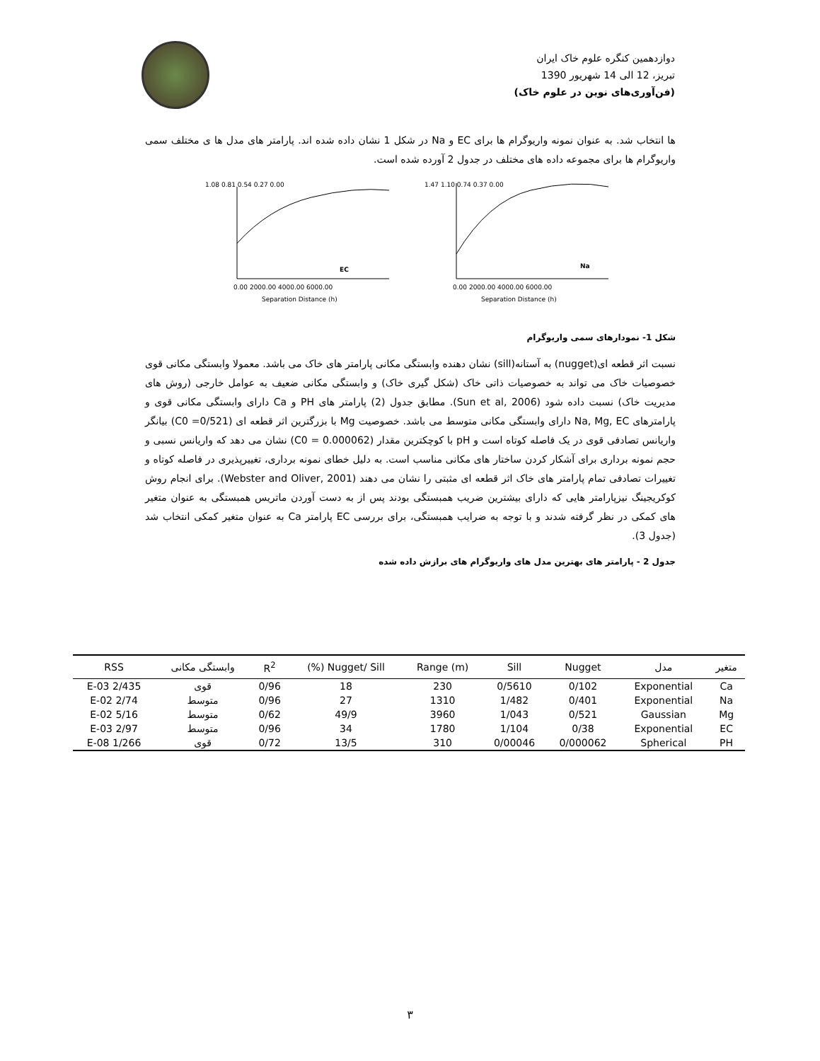دوازدهمین کنگره علوم خاک ایران
تبریز، 12 الی 14 شهریور 1390
(فن‌آوری‌های نوین در علوم خاک)
ها انتخاب شد. به عنوان نمونه واریوگرام ها برای EC و Na در شکل 1 نشان داده شده اند. پارامتر های مدل ها ی مختلف سمی واریوگرام ها برای مجموعه داده های مختلف در جدول 2 آورده شده است.
1.08 0.81 0.54 0.27 0.00
EC
0.00 2000.00 4000.00 6000.00
Separation Distance (h)
1.47 1.10 0.74 0.37 0.00
Na
0.00 2000.00 4000.00 6000.00
Separation Distance (h)
شکل 1- نمودارهای سمی واریوگرام
نسبت اثر قطعه ای(nugget) به آستانه(sill) نشان دهنده وابستگی مکانی پارامتر های خاک می باشد. معمولا وابستگی مکانی قوی خصوصیات خاک می تواند به خصوصیات ذاتی خاک (شکل گیری خاک) و وابستگی مکانی ضعیف به عوامل خارجی (روش های مدیریت خاک) نسبت داده شود (Sun et al, 2006). مطابق جدول (2) پارامتر های PH و Ca دارای وابستگی مکانی قوی و پارامترهای Na, Mg, EC دارای وابستگی مکانی متوسط می باشد. خصوصیت Mg با بزرگترین اثر قطعه ای (C0 =0/521) بیانگر واریانس تصادفی قوی در یک فاصله کوتاه است و pH با کوچکترین مقدار (C0 = 0.000062) نشان می دهد که واریانس نسبی و حجم نمونه برداری برای آشکار کردن ساختار های مکانی مناسب است. به دلیل خطای نمونه برداری، تغییرپذیری در فاصله کوتاه و تغییرات تصادفی تمام پارامتر های خاک اثر قطعه ای مثبتی را نشان می دهند (Webster and Oliver, 2001). برای انجام روش کوکریجینگ نیزپارامتر هایی که دارای بیشترین ضریب همبستگی بودند پس از به دست آوردن ماتریس همبستگی به عنوان متغیر های کمکی در نظر گرفته شدند و با توجه به ضرایب همبستگی، برای بررسی EC پارامتر Ca به عنوان متغیر کمکی انتخاب شد (جدول 3).
جدول 2 - پارامتر های بهترین مدل های واریوگرام های برازش داده شده
| متغیر | مدل | Nugget | Sill | Range (m) | Nugget/ Sill (%) | R<sup>2</sup> | وابستگی مکانی | RSS |
| --- | --- | --- | --- | --- | --- | --- | --- | --- |
| Ca | Exponential | 0/102 | 0/5610 | 230 | 18 | 0/96 | قوی | 2/435 E-03 |
| Na | Exponential | 0/401 | 1/482 | 1310 | 27 | 0/96 | متوسط | 2/74 E-02 |
| Mg | Gaussian | 0/521 | 1/043 | 3960 | 49/9 | 0/62 | متوسط | 5/16 E-02 |
| EC | Exponential | 0/38 | 1/104 | 1780 | 34 | 0/96 | متوسط | 2/97 E-03 |
| PH | Spherical | 0/000062 | 0/00046 | 310 | 13/5 | 0/72 | قوی | 1/266 E-08 |
٣